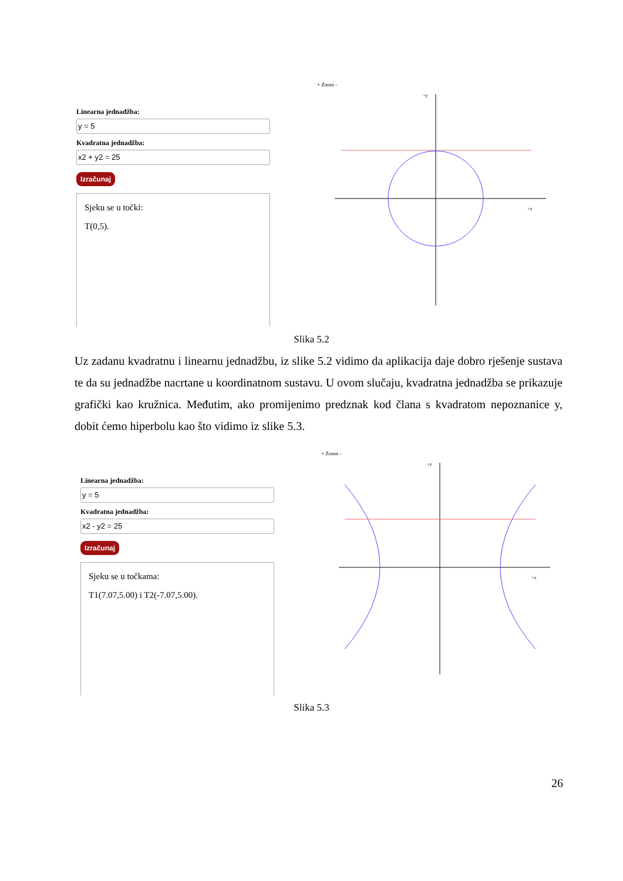Linearna jednadžba:
y = 5
Kvadratna jednadžba:
x2 + y2 = 25
Izračunaj
Sjeku se u točki:
T(0,5).
+ Zoom -
+x
+y
Slika 5.2
Uz zadanu kvadratnu i linearnu jednadžbu, iz slike 5.2 vidimo da aplikacija daje dobro rješenje sustava te da su jednadžbe nacrtane u koordinatnom sustavu. U ovom slučaju, kvadratna jednadžba se prikazuje grafički kao kružnica. Međutim, ako promijenimo predznak kod člana s kvadratom nepoznanice y, dobit ćemo hiperbolu kao što vidimo iz slike 5.3.
Linearna jednadžba:
y = 5
Kvadratna jednadžba:
x2 - y2 = 25
Izračunaj
Sjeku se u točkama:
T1(7.07,5.00) i T2(-7.07,5.00).
+ Zoom -
+x
+y
Slika 5.3
26